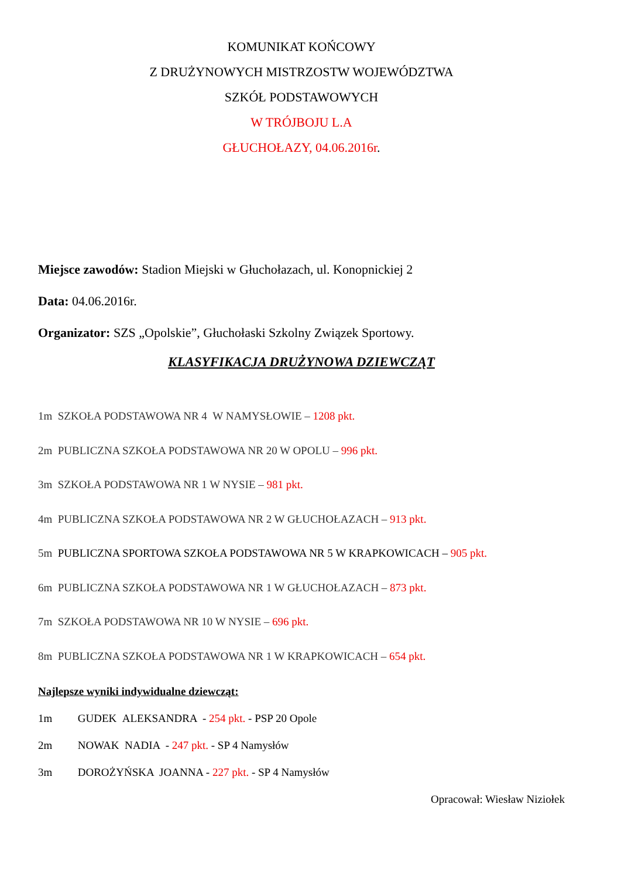KOMUNIKAT KOŃCOWY
Z DRUŻYNOWYCH MISTRZOSTW WOJEWÓDZTWA
SZKÓŁ PODSTAWOWYCH
W TRÓJBOJU L.A
GŁUCHOŁAZY, 04.06.2016r.
Miejsce zawodów: Stadion Miejski w Głuchołazach, ul. Konopnickiej 2
Data: 04.06.2016r.
Organizator: SZS „Opolskie”, Głuchołaski Szkolny Związek Sportowy.
KLASYFIKACJA DRUŻYNOWA DZIEWCZĄT
1m SZKOŁA PODSTAWOWA NR 4 W NAMYSŁOWIE – 1208 pkt.
2m PUBLICZNA SZKOŁA PODSTAWOWA NR 20 W OPOLU – 996 pkt.
3m SZKOŁA PODSTAWOWA NR 1 W NYSIE – 981 pkt.
4m PUBLICZNA SZKOŁA PODSTAWOWA NR 2 W GŁUCHOŁAZACH – 913 pkt.
5m PUBLICZNA SPORTOWA SZKOŁA PODSTAWOWA NR 5 W KRAPKOWICACH – 905 pkt.
6m PUBLICZNA SZKOŁA PODSTAWOWA NR 1 W GŁUCHOŁAZACH – 873 pkt.
7m SZKOŁA PODSTAWOWA NR 10 W NYSIE – 696 pkt.
8m PUBLICZNA SZKOŁA PODSTAWOWA NR 1 W KRAPKOWICACH – 654 pkt.
Najlepsze wyniki indywidualne dziewcząt:
1m GUDEK ALEKSANDRA - 254 pkt. - PSP 20 Opole
2m NOWAK NADIA - 247 pkt. - SP 4 Namysłów
3m DOROŻYŃSKA JOANNA - 227 pkt. - SP 4 Namysłów
Opracował: Wiesław Niziołek